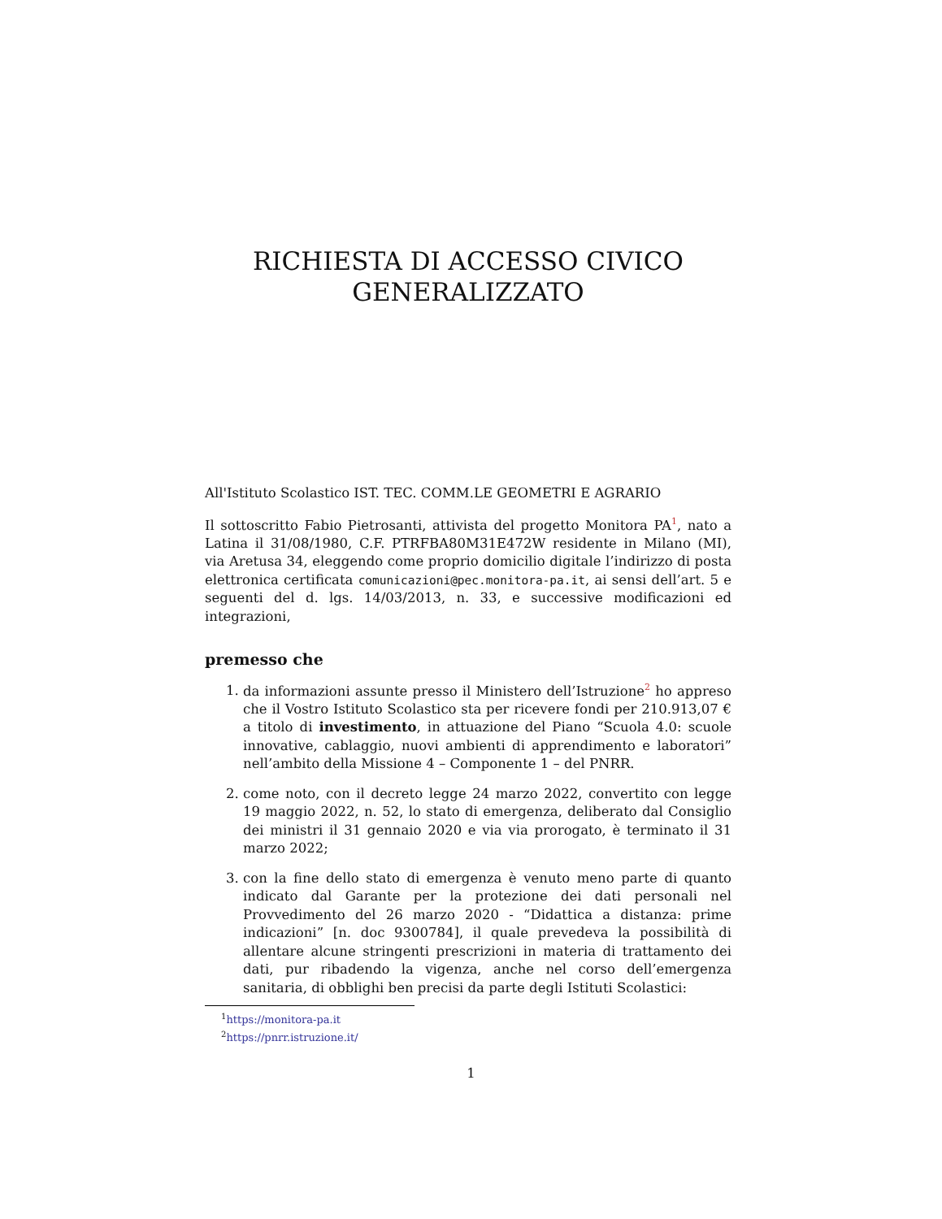RICHIESTA DI ACCESSO CIVICO
GENERALIZZATO
All'Istituto Scolastico IST. TEC. COMM.LE GEOMETRI E AGRARIO
Il sottoscritto Fabio Pietrosanti, attivista del progetto Monitora PA<sup>1</sup>, nato a Latina il 31/08/1980, C.F. PTRFBA80M31E472W residente in Milano (MI), via Aretusa 34, eleggendo come proprio domicilio digitale l’indirizzo di posta elettronica certificata comunicazioni@pec.monitora-pa.it, ai sensi dell’art. 5 e seguenti del d. lgs. 14/03/2013, n. 33, e successive modificazioni ed integrazioni,
premesso che
1. da informazioni assunte presso il Ministero dell’Istruzione<sup>2</sup> ho appreso che il Vostro Istituto Scolastico sta per ricevere fondi per 210.913,07 € a titolo di investimento, in attuazione del Piano “Scuola 4.0: scuole innovative, cablaggio, nuovi ambienti di apprendimento e laboratori” nell’ambito della Missione 4 – Componente 1 – del PNRR.
2. come noto, con il decreto legge 24 marzo 2022, convertito con legge 19 maggio 2022, n. 52, lo stato di emergenza, deliberato dal Consiglio dei ministri il 31 gennaio 2020 e via via prorogato, è terminato il 31 marzo 2022;
3. con la fine dello stato di emergenza è venuto meno parte di quanto indicato dal Garante per la protezione dei dati personali nel Provvedimento del 26 marzo 2020 - “Didattica a distanza: prime indicazioni” [n. doc 9300784], il quale prevedeva la possibilità di allentare alcune stringenti prescrizioni in materia di trattamento dei dati, pur ribadendo la vigenza, anche nel corso dell’emergenza sanitaria, di obblighi ben precisi da parte degli Istituti Scolastici:
<sup>1</sup> https://monitora-pa.it
<sup>2</sup> https://pnrr.istruzione.it/
1